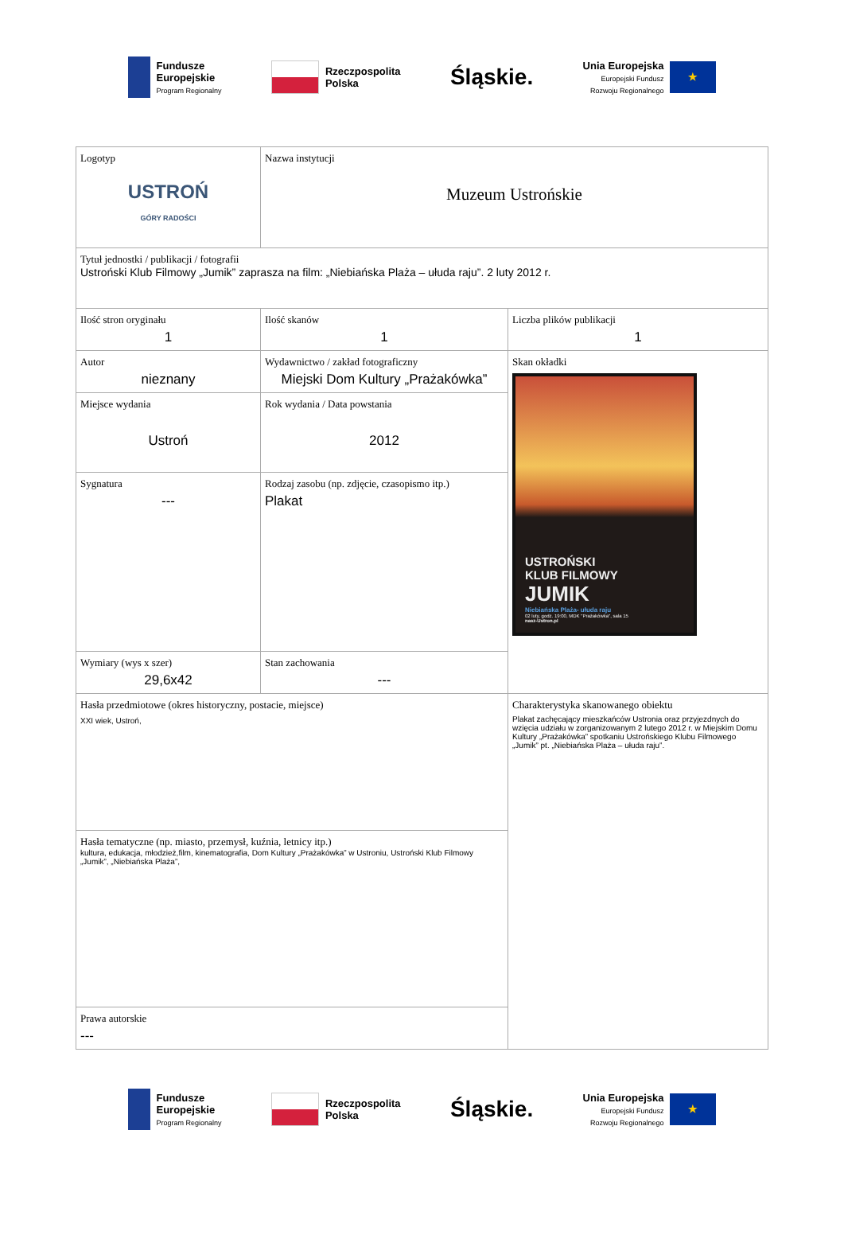Fundusze
Europejskie
Program Regionalny
Rzeczpospolita
Polska
Śląskie.
Unia Europejska
Europejski Fundusz
Rozwoju Regionalnego
★
| Logotyp USTROŃ GÓRY RADOŚCI | Nazwa instytucji Muzeum Ustrońskie | |
| Tytuł jednostki / publikacji / fotografii Ustroński Klub Filmowy „Jumik” zaprasza na film: „Niebiańska Plaża – ułuda raju”. 2 luty 2012 r. | | |
| Ilość stron oryginału 1 | Ilość skanów 1 | Liczba plików publikacji 1 |
| Autor nieznany | Wydawnictwo / zakład fotograficzny Miejski Dom Kultury „Prażakówka” | Skan okładki USTROŃSKI KLUB FILMOWY JUMIK Niebiańska Plaża- ułuda raju 02 luty, godz. 19:00, MDK "Prażakówka", sala 15 nasz-Ustron.pl |
| Miejsce wydania Ustroń | Rok wydania / Data powstania 2012 | |
| Sygnatura --- | Rodzaj zasobu (np. zdjęcie, czasopismo itp.) Plakat | |
| Wymiary (wys x szer) 29,6x42 | Stan zachowania --- | |
| Hasła przedmiotowe (okres historyczny, postacie, miejsce) XXI wiek, Ustroń, | | Charakterystyka skanowanego obiektu Plakat zachęcający mieszkańców Ustronia oraz przyjezdnych do wzięcia udziału w zorganizowanym 2 lutego 2012 r. w Miejskim Domu Kultury „Prażakówka” spotkaniu Ustrońskiego Klubu Filmowego „Jumik” pt. „Niebiańska Plaża – ułuda raju”. |
| Hasła tematyczne (np. miasto, przemysł, kuźnia, letnicy itp.) kultura, edukacja, młodzież,film, kinematografia, Dom Kultury „Prażakówka” w Ustroniu, Ustroński Klub Filmowy „Jumik”, „Niebiańska Plaża”, | | |
| Prawa autorskie --- | | |
Fundusze
Europejskie
Program Regionalny
Rzeczpospolita
Polska
Śląskie.
Unia Europejska
Europejski Fundusz
Rozwoju Regionalnego
★